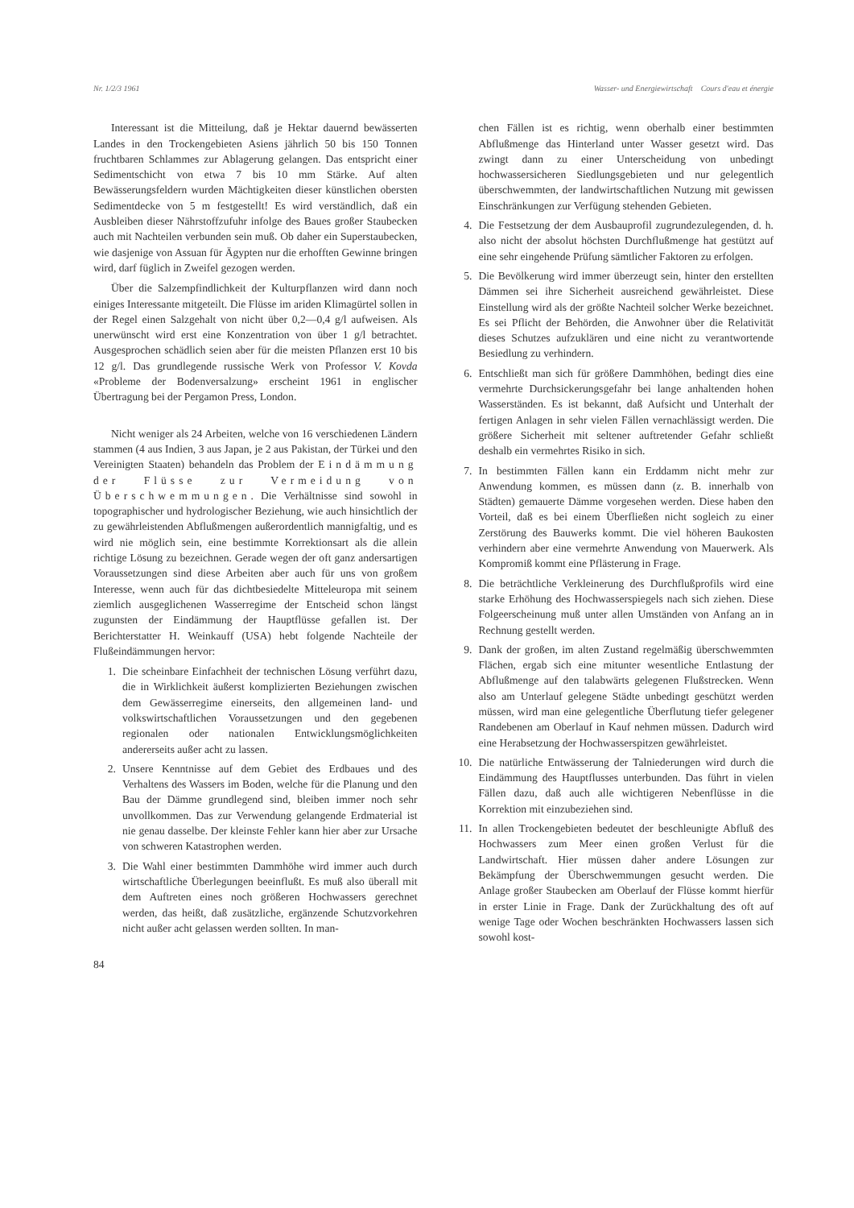Nr. 1/2/3 1961 Wasser- und Energiewirtschaft Cours d'eau et énergie
Interessant ist die Mitteilung, daß je Hektar dauernd bewässerten Landes in den Trockengebieten Asiens jährlich 50 bis 150 Tonnen fruchtbaren Schlammes zur Ablagerung gelangen. Das entspricht einer Sedimentschicht von etwa 7 bis 10 mm Stärke. Auf alten Bewässerungsfeldern wurden Mächtigkeiten dieser künstlichen obersten Sedimentdecke von 5 m festgestellt! Es wird verständlich, daß ein Ausbleiben dieser Nährstoffzufuhr infolge des Baues großer Staubecken auch mit Nachteilen verbunden sein muß. Ob daher ein Superstaubecken, wie dasjenige von Assuan für Ägypten nur die erhofften Gewinne bringen wird, darf füglich in Zweifel gezogen werden.
Über die Salzempfindlichkeit der Kulturpflanzen wird dann noch einiges Interessante mitgeteilt. Die Flüsse im ariden Klimagürtel sollen in der Regel einen Salzgehalt von nicht über 0,2—0,4 g/l aufweisen. Als unerwünscht wird erst eine Konzentration von über 1 g/l betrachtet. Ausgesprochen schädlich seien aber für die meisten Pflanzen erst 10 bis 12 g/l. Das grundlegende russische Werk von Professor V. Kovda «Probleme der Bodenversalzung» erscheint 1961 in englischer Übertragung bei der Pergamon Press, London.
Nicht weniger als 24 Arbeiten, welche von 16 verschiedenen Ländern stammen (4 aus Indien, 3 aus Japan, je 2 aus Pakistan, der Türkei und den Vereinigten Staaten) behandeln das Problem der Eindämmung der Flüsse zur Vermeidung von Überschwemmungen. Die Verhältnisse sind sowohl in topographischer und hydrologischer Beziehung, wie auch hinsichtlich der zu gewährleistenden Abflußmengen außerordentlich mannigfaltig, und es wird nie möglich sein, eine bestimmte Korrektionsart als die allein richtige Lösung zu bezeichnen. Gerade wegen der oft ganz andersartigen Voraussetzungen sind diese Arbeiten aber auch für uns von großem Interesse, wenn auch für das dichtbesiedelte Mitteleuropa mit seinem ziemlich ausgeglichenen Wasserregime der Entscheid schon längst zugunsten der Eindämmung der Hauptflüsse gefallen ist. Der Berichterstatter H. Weinkauff (USA) hebt folgende Nachteile der Flußeindämmungen hervor:
1. Die scheinbare Einfachheit der technischen Lösung verführt dazu, die in Wirklichkeit äußerst komplizierten Beziehungen zwischen dem Gewässerregime einerseits, den allgemeinen land- und volkswirtschaftlichen Voraussetzungen und den gegebenen regionalen oder nationalen Entwicklungsmöglichkeiten andererseits außer acht zu lassen.
2. Unsere Kenntnisse auf dem Gebiet des Erdbaues und des Verhaltens des Wassers im Boden, welche für die Planung und den Bau der Dämme grundlegend sind, bleiben immer noch sehr unvollkommen. Das zur Verwendung gelangende Erdmaterial ist nie genau dasselbe. Der kleinste Fehler kann hier aber zur Ursache von schweren Katastrophen werden.
3. Die Wahl einer bestimmten Dammhöhe wird immer auch durch wirtschaftliche Überlegungen beeinflußt. Es muß also überall mit dem Auftreten eines noch größeren Hochwassers gerechnet werden, das heißt, daß zusätzliche, ergänzende Schutzvorkehren nicht außer acht gelassen werden sollten. In man-
84
chen Fällen ist es richtig, wenn oberhalb einer bestimmten Abflußmenge das Hinterland unter Wasser gesetzt wird. Das zwingt dann zu einer Unterscheidung von unbedingt hochwassersicheren Siedlungsgebieten und nur gelegentlich überschwemmten, der landwirtschaftlichen Nutzung mit gewissen Einschränkungen zur Verfügung stehenden Gebieten.
4. Die Festsetzung der dem Ausbauprofil zugrundezulegenden, d. h. also nicht der absolut höchsten Durchflußmenge hat gestützt auf eine sehr eingehende Prüfung sämtlicher Faktoren zu erfolgen.
5. Die Bevölkerung wird immer überzeugt sein, hinter den erstellten Dämmen sei ihre Sicherheit ausreichend gewährleistet. Diese Einstellung wird als der größte Nachteil solcher Werke bezeichnet. Es sei Pflicht der Behörden, die Anwohner über die Relativität dieses Schutzes aufzuklären und eine nicht zu verantwortende Besiedlung zu verhindern.
6. Entschließt man sich für größere Dammhöhen, bedingt dies eine vermehrte Durchsickerungsgefahr bei lange anhaltenden hohen Wasserständen. Es ist bekannt, daß Aufsicht und Unterhalt der fertigen Anlagen in sehr vielen Fällen vernachlässigt werden. Die größere Sicherheit mit seltener auftretender Gefahr schließt deshalb ein vermehrtes Risiko in sich.
7. In bestimmten Fällen kann ein Erddamm nicht mehr zur Anwendung kommen, es müssen dann (z. B. innerhalb von Städten) gemauerte Dämme vorgesehen werden. Diese haben den Vorteil, daß es bei einem Überfließen nicht sogleich zu einer Zerstörung des Bauwerks kommt. Die viel höheren Baukosten verhindern aber eine vermehrte Anwendung von Mauerwerk. Als Kompromiß kommt eine Pflästerung in Frage.
8. Die beträchtliche Verkleinerung des Durchflußprofils wird eine starke Erhöhung des Hochwasserspiegels nach sich ziehen. Diese Folgeerscheinung muß unter allen Umständen von Anfang an in Rechnung gestellt werden.
9. Dank der großen, im alten Zustand regelmäßig überschwemmten Flächen, ergab sich eine mitunter wesentliche Entlastung der Abflußmenge auf den talabwärts gelegenen Flußstrecken. Wenn also am Unterlauf gelegene Städte unbedingt geschützt werden müssen, wird man eine gelegentliche Überflutung tiefer gelegener Randebenen am Oberlauf in Kauf nehmen müssen. Dadurch wird eine Herabsetzung der Hochwasserspitzen gewährleistet.
10. Die natürliche Entwässerung der Talniederungen wird durch die Eindämmung des Hauptflusses unterbunden. Das führt in vielen Fällen dazu, daß auch alle wichtigeren Nebenflüsse in die Korrektion mit einzubeziehen sind.
11. In allen Trockengebieten bedeutet der beschleunigte Abfluß des Hochwassers zum Meer einen großen Verlust für die Landwirtschaft. Hier müssen daher andere Lösungen zur Bekämpfung der Überschwemmungen gesucht werden. Die Anlage großer Staubecken am Oberlauf der Flüsse kommt hierfür in erster Linie in Frage. Dank der Zurückhaltung des oft auf wenige Tage oder Wochen beschränkten Hochwassers lassen sich sowohl kost-